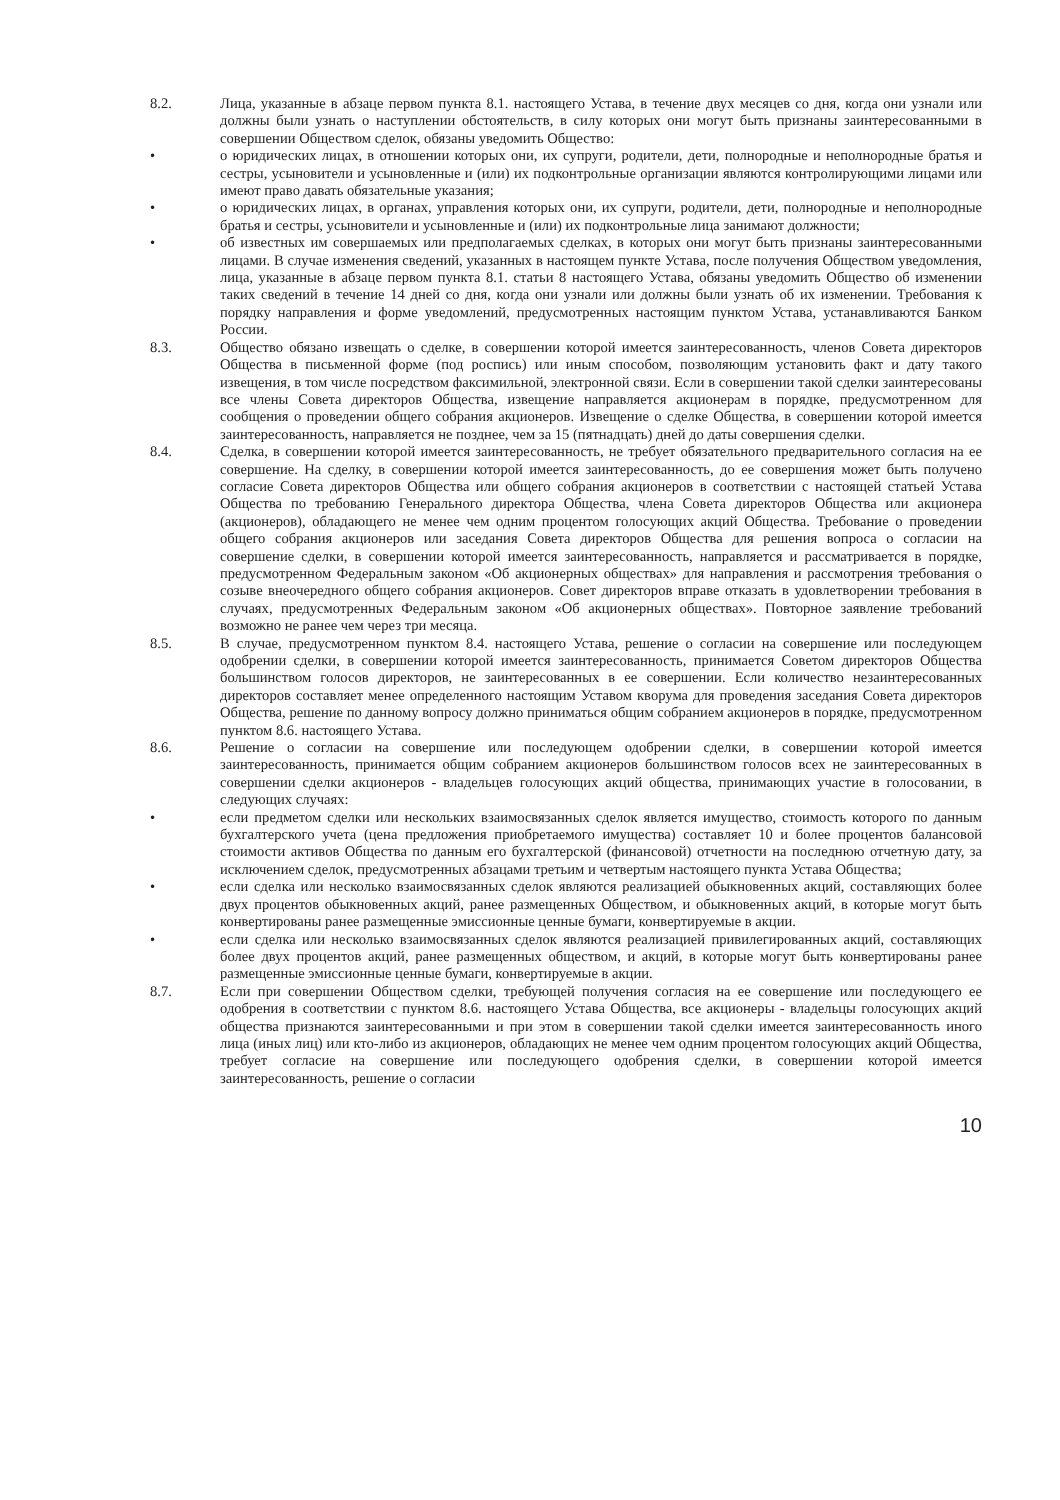8.2. Лица, указанные в абзаце первом пункта 8.1. настоящего Устава, в течение двух месяцев со дня, когда они узнали или должны были узнать о наступлении обстоятельств, в силу которых они могут быть признаны заинтересованными в совершении Обществом сделок, обязаны уведомить Общество:
• о юридических лицах, в отношении которых они, их супруги, родители, дети, полнородные и неполнородные братья и сестры, усыновители и усыновленные и (или) их подконтрольные организации являются контролирующими лицами или имеют право давать обязательные указания;
• о юридических лицах, в органах, управления которых они, их супруги, родители, дети, полнородные и неполнородные братья и сестры, усыновители и усыновленные и (или) их подконтрольные лица занимают должности;
• об известных им совершаемых или предполагаемых сделках, в которых они могут быть признаны заинтересованными лицами. В случае изменения сведений, указанных в настоящем пункте Устава, после получения Обществом уведомления, лица, указанные в абзаце первом пункта 8.1. статьи 8 настоящего Устава, обязаны уведомить Общество об изменении таких сведений в течение 14 дней со дня, когда они узнали или должны были узнать об их изменении. Требования к порядку направления и форме уведомлений, предусмотренных настоящим пунктом Устава, устанавливаются Банком России.
8.3. Общество обязано извещать о сделке, в совершении которой имеется заинтересованность, членов Совета директоров Общества в письменной форме (под роспись) или иным способом, позволяющим установить факт и дату такого извещения, в том числе посредством факсимильной, электронной связи. Если в совершении такой сделки заинтересованы все члены Совета директоров Общества, извещение направляется акционерам в порядке, предусмотренном для сообщения о проведении общего собрания акционеров. Извещение о сделке Общества, в совершении которой имеется заинтересованность, направляется не позднее, чем за 15 (пятнадцать) дней до даты совершения сделки.
8.4. Сделка, в совершении которой имеется заинтересованность, не требует обязательного предварительного согласия на ее совершение. На сделку, в совершении которой имеется заинтересованность, до ее совершения может быть получено согласие Совета директоров Общества или общего собрания акционеров в соответствии с настоящей статьей Устава Общества по требованию Генерального директора Общества, члена Совета директоров Общества или акционера (акционеров), обладающего не менее чем одним процентом голосующих акций Общества. Требование о проведении общего собрания акционеров или заседания Совета директоров Общества для решения вопроса о согласии на совершение сделки, в совершении которой имеется заинтересованность, направляется и рассматривается в порядке, предусмотренном Федеральным законом «Об акционерных обществах» для направления и рассмотрения требования о созыве внеочередного общего собрания акционеров. Совет директоров вправе отказать в удовлетворении требования в случаях, предусмотренных Федеральным законом «Об акционерных обществах». Повторное заявление требований возможно не ранее чем через три месяца.
8.5. В случае, предусмотренном пунктом 8.4. настоящего Устава, решение о согласии на совершение или последующем одобрении сделки, в совершении которой имеется заинтересованность, принимается Советом директоров Общества большинством голосов директоров, не заинтересованных в ее совершении. Если количество незаинтересованных директоров составляет менее определенного настоящим Уставом кворума для проведения заседания Совета директоров Общества, решение по данному вопросу должно приниматься общим собранием акционеров в порядке, предусмотренном пунктом 8.6. настоящего Устава.
8.6. Решение о согласии на совершение или последующем одобрении сделки, в совершении которой имеется заинтересованность, принимается общим собранием акционеров большинством голосов всех не заинтересованных в совершении сделки акционеров - владельцев голосующих акций общества, принимающих участие в голосовании, в следующих случаях:
• если предметом сделки или нескольких взаимосвязанных сделок является имущество, стоимость которого по данным бухгалтерского учета (цена предложения приобретаемого имущества) составляет 10 и более процентов балансовой стоимости активов Общества по данным его бухгалтерской (финансовой) отчетности на последнюю отчетную дату, за исключением сделок, предусмотренных абзацами третьим и четвертым настоящего пункта Устава Общества;
• если сделка или несколько взаимосвязанных сделок являются реализацией обыкновенных акций, составляющих более двух процентов обыкновенных акций, ранее размещенных Обществом, и обыкновенных акций, в которые могут быть конвертированы ранее размещенные эмиссионные ценные бумаги, конвертируемые в акции.
• если сделка или несколько взаимосвязанных сделок являются реализацией привилегированных акций, составляющих более двух процентов акций, ранее размещенных обществом, и акций, в которые могут быть конвертированы ранее размещенные эмиссионные ценные бумаги, конвертируемые в акции.
8.7. Если при совершении Обществом сделки, требующей получения согласия на ее совершение или последующего ее одобрения в соответствии с пунктом 8.6. настоящего Устава Общества, все акционеры - владельцы голосующих акций общества признаются заинтересованными и при этом в совершении такой сделки имеется заинтересованность иного лица (иных лиц) или кто-либо из акционеров, обладающих не менее чем одним процентом голосующих акций Общества, требует согласие на совершение или последующего одобрения сделки, в совершении которой имеется заинтересованность, решение о согласии
10